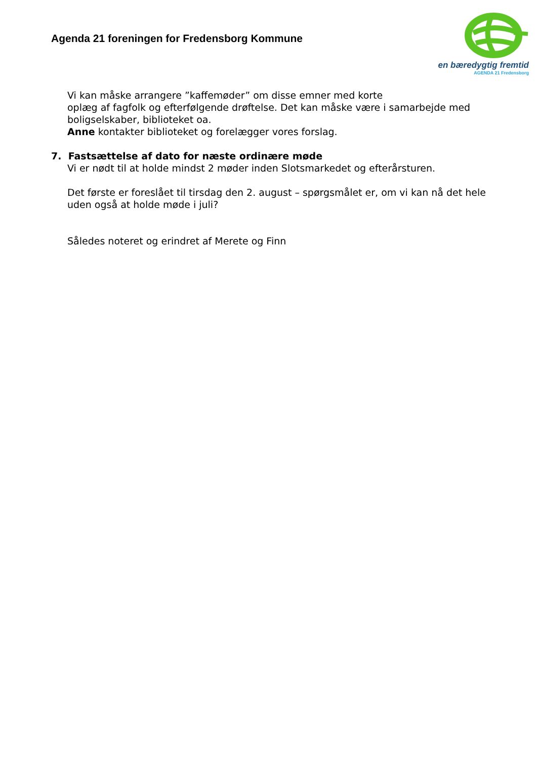Agenda 21 foreningen for Fredensborg Kommune
en bæredygtig fremtid
AGENDA 21 Fredensborg
Vi kan måske arrangere ”kaffemøder” om disse emner med korte
oplæg af fagfolk og efterfølgende drøftelse. Det kan måske være i samarbejde med boligselskaber, biblioteket oa.
Anne kontakter biblioteket og forelægger vores forslag.
7. Fastsættelse af dato for næste ordinære møde
Vi er nødt til at holde mindst 2 møder inden Slotsmarkedet og efterårsturen.
Det første er foreslået til tirsdag den 2. august – spørgsmålet er, om vi kan nå det hele uden også at holde møde i juli?
Således noteret og erindret af Merete og Finn